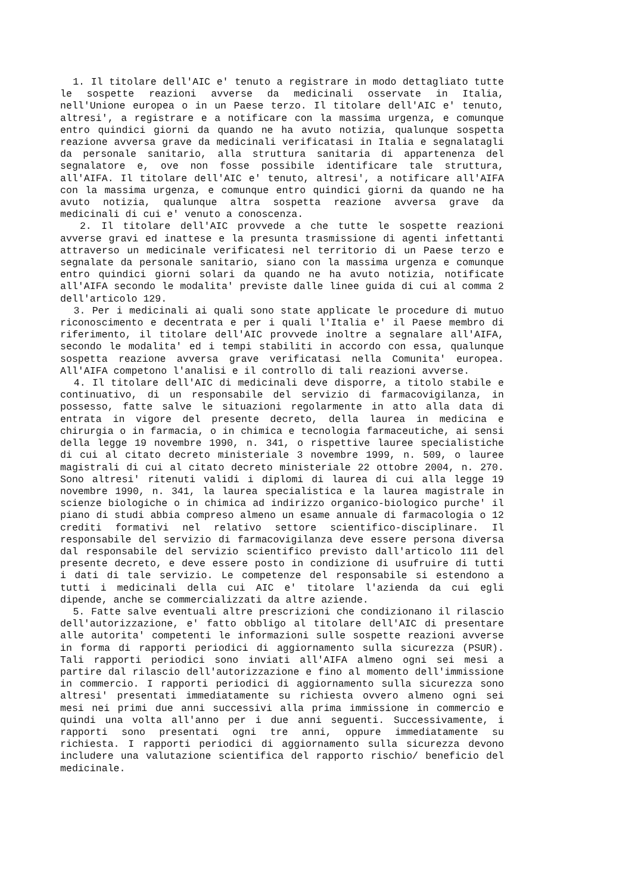1. Il titolare dell'AIC e' tenuto a registrare in modo dettagliato tutte le sospette reazioni avverse da medicinali osservate in Italia, nell'Unione europea o in un Paese terzo. Il titolare dell'AIC e' tenuto, altresi', a registrare e a notificare con la massima urgenza, e comunque entro quindici giorni da quando ne ha avuto notizia, qualunque sospetta reazione avversa grave da medicinali verificatasi in Italia e segnalatagli da personale sanitario, alla struttura sanitaria di appartenenza del segnalatore e, ove non fosse possibile identificare tale struttura, all'AIFA. Il titolare dell'AIC e' tenuto, altresi', a notificare all'AIFA con la massima urgenza, e comunque entro quindici giorni da quando ne ha avuto notizia, qualunque altra sospetta reazione avversa grave da medicinali di cui e' venuto a conoscenza.
2. Il titolare dell'AIC provvede a che tutte le sospette reazioni avverse gravi ed inattese e la presunta trasmissione di agenti infettanti attraverso un medicinale verificatesi nel territorio di un Paese terzo e segnalate da personale sanitario, siano con la massima urgenza e comunque entro quindici giorni solari da quando ne ha avuto notizia, notificate all'AIFA secondo le modalita' previste dalle linee guida di cui al comma 2 dell'articolo 129.
3. Per i medicinali ai quali sono state applicate le procedure di mutuo riconoscimento e decentrata e per i quali l'Italia e' il Paese membro di riferimento, il titolare dell'AIC provvede inoltre a segnalare all'AIFA, secondo le modalita' ed i tempi stabiliti in accordo con essa, qualunque sospetta reazione avversa grave verificatasi nella Comunita' europea. All'AIFA competono l'analisi e il controllo di tali reazioni avverse.
4. Il titolare dell'AIC di medicinali deve disporre, a titolo stabile e continuativo, di un responsabile del servizio di farmacovigilanza, in possesso, fatte salve le situazioni regolarmente in atto alla data di entrata in vigore del presente decreto, della laurea in medicina e chirurgia o in farmacia, o in chimica e tecnologia farmaceutiche, ai sensi della legge 19 novembre 1990, n. 341, o rispettive lauree specialistiche di cui al citato decreto ministeriale 3 novembre 1999, n. 509, o lauree magistrali di cui al citato decreto ministeriale 22 ottobre 2004, n. 270. Sono altresi' ritenuti validi i diplomi di laurea di cui alla legge 19 novembre 1990, n. 341, la laurea specialistica e la laurea magistrale in scienze biologiche o in chimica ad indirizzo organico-biologico purche' il piano di studi abbia compreso almeno un esame annuale di farmacologia o 12 crediti formativi nel relativo settore scientifico-disciplinare. Il responsabile del servizio di farmacovigilanza deve essere persona diversa dal responsabile del servizio scientifico previsto dall'articolo 111 del presente decreto, e deve essere posto in condizione di usufruire di tutti i dati di tale servizio. Le competenze del responsabile si estendono a tutti i medicinali della cui AIC e' titolare l'azienda da cui egli dipende, anche se commercializzati da altre aziende.
5. Fatte salve eventuali altre prescrizioni che condizionano il rilascio dell'autorizzazione, e' fatto obbligo al titolare dell'AIC di presentare alle autorita' competenti le informazioni sulle sospette reazioni avverse in forma di rapporti periodici di aggiornamento sulla sicurezza (PSUR). Tali rapporti periodici sono inviati all'AIFA almeno ogni sei mesi a partire dal rilascio dell'autorizzazione e fino al momento dell'immissione in commercio. I rapporti periodici di aggiornamento sulla sicurezza sono altresi' presentati immediatamente su richiesta ovvero almeno ogni sei mesi nei primi due anni successivi alla prima immissione in commercio e quindi una volta all'anno per i due anni seguenti. Successivamente, i rapporti sono presentati ogni tre anni, oppure immediatamente su richiesta. I rapporti periodici di aggiornamento sulla sicurezza devono includere una valutazione scientifica del rapporto rischio/ beneficio del medicinale.